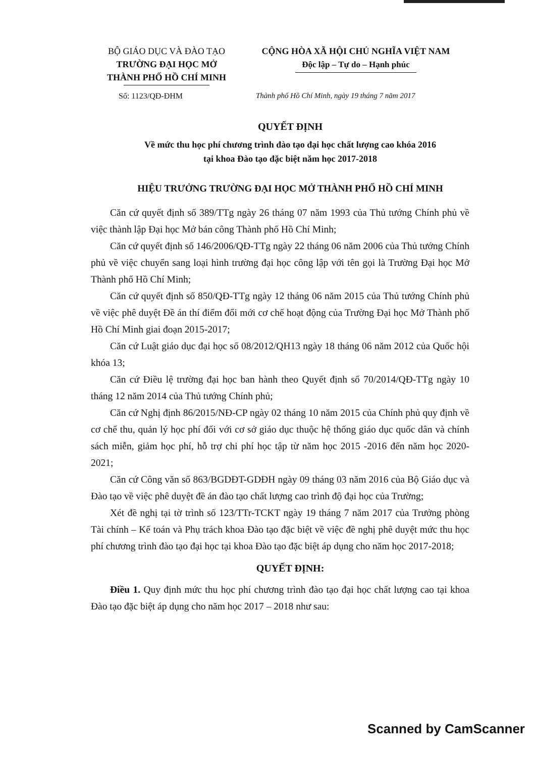BỘ GIÁO DỤC VÀ ĐÀO TẠO
TRƯỜNG ĐẠI HỌC MỞ
THÀNH PHỐ HỒ CHÍ MINH
CỘNG HÒA XÃ HỘI CHỦ NGHĨA VIỆT NAM
Độc lập – Tự do – Hạnh phúc
Số: 1123/QĐ-ĐHM Thành phố Hồ Chí Minh, ngày 19 tháng 7 năm 2017
QUYẾT ĐỊNH
Về mức thu học phí chương trình đào tạo đại học chất lượng cao khóa 2016
tại khoa Đào tạo đặc biệt năm học 2017-2018
HIỆU TRƯỞNG TRƯỜNG ĐẠI HỌC MỞ THÀNH PHỐ HỒ CHÍ MINH
Căn cứ quyết định số 389/TTg ngày 26 tháng 07 năm 1993 của Thủ tướng Chính phủ về việc thành lập Đại học Mở bán công Thành phố Hồ Chí Minh;
Căn cứ quyết định số 146/2006/QĐ-TTg ngày 22 tháng 06 năm 2006 của Thủ tướng Chính phủ về việc chuyển sang loại hình trường đại học công lập với tên gọi là Trường Đại học Mở Thành phố Hồ Chí Minh;
Căn cứ quyết định số 850/QĐ-TTg ngày 12 tháng 06 năm 2015 của Thủ tướng Chính phủ về việc phê duyệt Đề án thí điểm đổi mới cơ chế hoạt động của Trường Đại học Mở Thành phố Hồ Chí Minh giai đoạn 2015-2017;
Căn cứ Luật giáo dục đại học số 08/2012/QH13 ngày 18 tháng 06 năm 2012 của Quốc hội khóa 13;
Căn cứ Điều lệ trường đại học ban hành theo Quyết định số 70/2014/QĐ-TTg ngày 10 tháng 12 năm 2014 của Thủ tướng Chính phủ;
Căn cứ Nghị định 86/2015/NĐ-CP ngày 02 tháng 10 năm 2015 của Chính phủ quy định về cơ chế thu, quản lý học phí đối với cơ sở giáo dục thuộc hệ thống giáo dục quốc dân và chính sách miễn, giảm học phí, hỗ trợ chi phí học tập từ năm học 2015 -2016 đến năm học 2020-2021;
Căn cứ Công văn số 863/BGDĐT-GDĐH ngày 09 tháng 03 năm 2016 của Bộ Giáo dục và Đào tạo về việc phê duyệt đề án đào tạo chất lượng cao trình độ đại học của Trường;
Xét đề nghị tại tờ trình số 123/TTr-TCKT ngày 19 tháng 7 năm 2017 của Trưởng phòng Tài chính – Kế toán và Phụ trách khoa Đào tạo đặc biệt về việc đề nghị phê duyệt mức thu học phí chương trình đào tạo đại học tại khoa Đào tạo đặc biệt áp dụng cho năm học 2017-2018;
QUYẾT ĐỊNH:
Điều 1. Quy định mức thu học phí chương trình đào tạo đại học chất lượng cao tại khoa Đào tạo đặc biệt áp dụng cho năm học 2017 – 2018 như sau:
Scanned by CamScanner